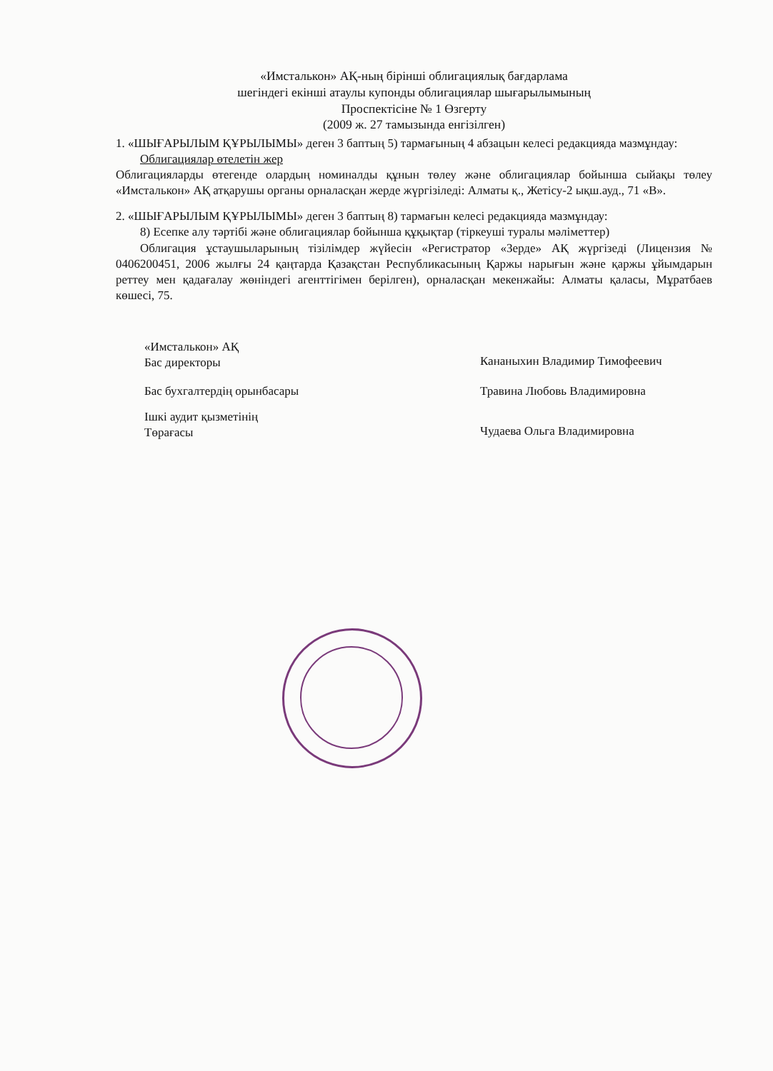«Имсталькон» АҚ-ның бірінші облигациялық бағдарлама
шегіндегі екінші атаулы купонды облигациялар шығарылымының
Проспектісіне № 1 Өзгерту
(2009 ж. 27 тамызында енгізілген)
1. «ШЫҒАРЫЛЫМ ҚҰРЫЛЫМЫ» деген 3 баптың 5) тармағының 4 абзацын келесі редакцияда мазмұндау:
Облигациялар өтелетін жер
Облигацияларды өтегенде олардың номиналды құнын төлеу және облигациялар бойынша сыйақы төлеу «Имсталькон» АҚ атқарушы органы орналасқан жерде жүргізіледі: Алматы қ., Жетісу-2 ықш.ауд., 71 «В».
2. «ШЫҒАРЫЛЫМ ҚҰРЫЛЫМЫ» деген 3 баптың 8) тармағын келесі редакцияда мазмұндау:
8) Есепке алу тәртібі және облигациялар бойынша құқықтар (тіркеуші туралы мәліметтер)
Облигация ұстаушыларының тізілімдер жүйесін «Регистратор «Зерде» АҚ жүргізеді (Лицензия № 0406200451, 2006 жылғы 24 қаңтарда Қазақстан Республикасының Қаржы нарығын және қаржы ұйымдарын реттеу мен қадағалау жөніндегі агенттігімен берілген), орналасқан мекенжайы: Алматы қаласы, Мұратбаев көшесі, 75.
«Имсталькон» АҚ
Бас директоры
Кананыхин Владимир Тимофеевич
Бас бухгалтердің орынбасары Травина Любовь Владимировна
Ішкі аудит қызметінің
Төрағасы
Чудаева Ольга Владимировна